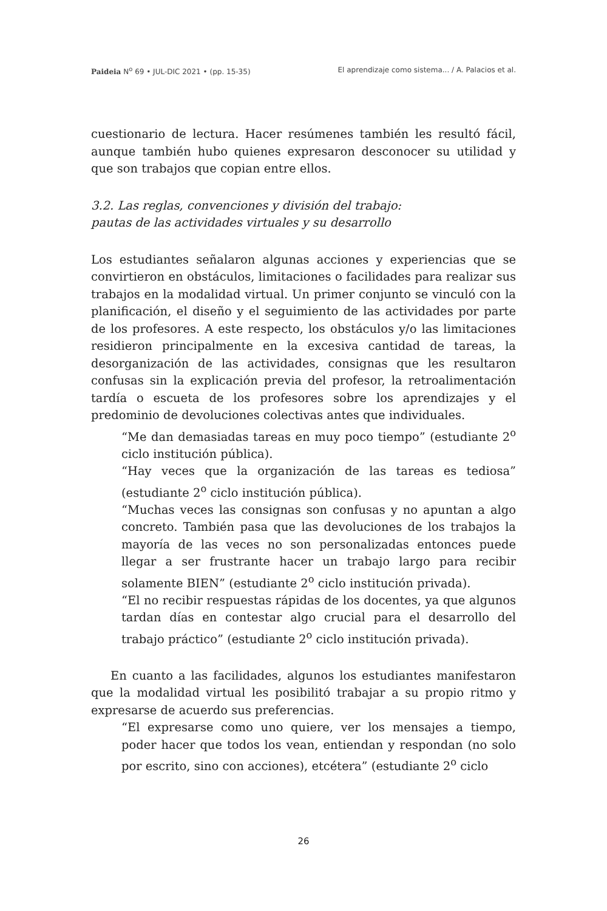Paideia N<sup>o</sup> 69 • JUL-DIC 2021 • (pp. 15-35) El aprendizaje como sistema... / A. Palacios et al.
cuestionario de lectura. Hacer resúmenes también les resultó fácil, aunque también hubo quienes expresaron desconocer su utilidad y que son trabajos que copian entre ellos.
3.2. Las reglas, convenciones y división del trabajo:
pautas de las actividades virtuales y su desarrollo
Los estudiantes señalaron algunas acciones y experiencias que se convirtieron en obstáculos, limitaciones o facilidades para realizar sus trabajos en la modalidad virtual. Un primer conjunto se vinculó con la planificación, el diseño y el seguimiento de las actividades por parte de los profesores. A este respecto, los obstáculos y/o las limitaciones residieron principalmente en la excesiva cantidad de tareas, la desorganización de las actividades, consignas que les resultaron confusas sin la explicación previa del profesor, la retroalimentación tardía o escueta de los profesores sobre los aprendizajes y el predominio de devoluciones colectivas antes que individuales.
“Me dan demasiadas tareas en muy poco tiempo” (estudiante 2<sup>o</sup> ciclo institución pública).
“Hay veces que la organización de las tareas es tediosa” (estudiante 2<sup>o</sup> ciclo institución pública).
“Muchas veces las consignas son confusas y no apuntan a algo concreto. También pasa que las devoluciones de los trabajos la mayoría de las veces no son personalizadas entonces puede llegar a ser frustrante hacer un trabajo largo para recibir solamente BIEN” (estudiante 2<sup>o</sup> ciclo institución privada).
“El no recibir respuestas rápidas de los docentes, ya que algunos tardan días en contestar algo crucial para el desarrollo del trabajo práctico” (estudiante 2<sup>o</sup> ciclo institución privada).
En cuanto a las facilidades, algunos los estudiantes manifestaron que la modalidad virtual les posibilitó trabajar a su propio ritmo y expresarse de acuerdo sus preferencias.
“El expresarse como uno quiere, ver los mensajes a tiempo, poder hacer que todos los vean, entiendan y respondan (no solo por escrito, sino con acciones), etcétera” (estudiante 2<sup>o</sup> ciclo
26